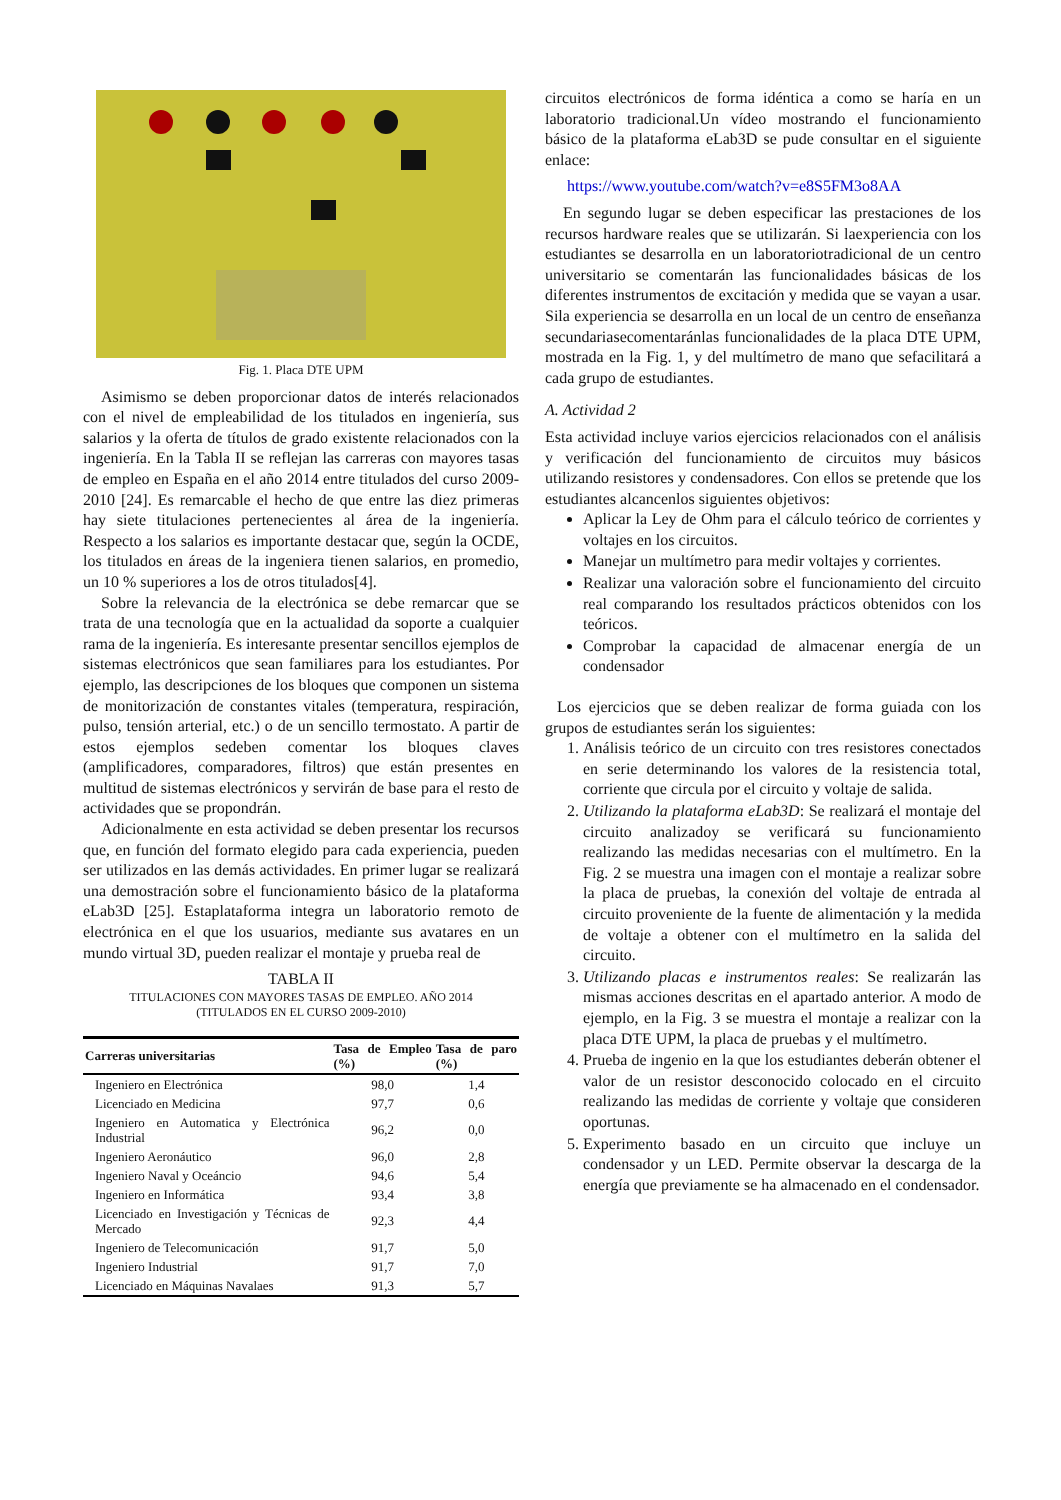Fig. 1. Placa DTE UPM
Asimismo se deben proporcionar datos de interés relacionados con el nivel de empleabilidad de los titulados en ingeniería, sus salarios y la oferta de títulos de grado existente relacionados con la ingeniería. En la Tabla II se reflejan las carreras con mayores tasas de empleo en España en el año 2014 entre titulados del curso 2009-2010 [24]. Es remarcable el hecho de que entre las diez primeras hay siete titulaciones pertenecientes al área de la ingeniería. Respecto a los salarios es importante destacar que, según la OCDE, los titulados en áreas de la ingeniera tienen salarios, en promedio, un 10 % superiores a los de otros titulados[4].
Sobre la relevancia de la electrónica se debe remarcar que se trata de una tecnología que en la actualidad da soporte a cualquier rama de la ingeniería. Es interesante presentar sencillos ejemplos de sistemas electrónicos que sean familiares para los estudiantes. Por ejemplo, las descripciones de los bloques que componen un sistema de monitorización de constantes vitales (temperatura, respiración, pulso, tensión arterial, etc.) o de un sencillo termostato. A partir de estos ejemplos sedeben comentar los bloques claves (amplificadores, comparadores, filtros) que están presentes en multitud de sistemas electrónicos y servirán de base para el resto de actividades que se propondrán.
Adicionalmente en esta actividad se deben presentar los recursos que, en función del formato elegido para cada experiencia, pueden ser utilizados en las demás actividades. En primer lugar se realizará una demostración sobre el funcionamiento básico de la plataforma eLab3D [25]. Estaplataforma integra un laboratorio remoto de electrónica en el que los usuarios, mediante sus avatares en un mundo virtual 3D, pueden realizar el montaje y prueba real de
TABLA II
TITULACIONES CON MAYORES TASAS DE EMPLEO. AÑO 2014
(TITULADOS EN EL CURSO 2009-2010)
| Carreras universitarias | Tasa de Empleo (%) | Tasa de paro (%) |
| --- | --- | --- |
| Ingeniero en Electrónica | 98,0 | 1,4 |
| Licenciado en Medicina | 97,7 | 0,6 |
| Ingeniero en Automatica y Electrónica Industrial | 96,2 | 0,0 |
| Ingeniero Aeronáutico | 96,0 | 2,8 |
| Ingeniero Naval y Oceáncio | 94,6 | 5,4 |
| Ingeniero en Informática | 93,4 | 3,8 |
| Licenciado en Investigación y Técnicas de Mercado | 92,3 | 4,4 |
| Ingeniero de Telecomunicación | 91,7 | 5,0 |
| Ingeniero Industrial | 91,7 | 7,0 |
| Licenciado en Máquinas Navalaes | 91,3 | 5,7 |
circuitos electrónicos de forma idéntica a como se haría en un laboratorio tradicional.Un vídeo mostrando el funcionamiento básico de la plataforma eLab3D se pude consultar en el siguiente enlace:
https://www.youtube.com/watch?v=e8S5FM3o8AA
En segundo lugar se deben especificar las prestaciones de los recursos hardware reales que se utilizarán. Si laexperiencia con los estudiantes se desarrolla en un laboratoriotradicional de un centro universitario se comentarán las funcionalidades básicas de los diferentes instrumentos de excitación y medida que se vayan a usar. Sila experiencia se desarrolla en un local de un centro de enseñanza secundariasecomentaránlas funcionalidades de la placa DTE UPM, mostrada en la Fig. 1, y del multímetro de mano que sefacilitará a cada grupo de estudiantes.
A. Actividad 2
Esta actividad incluye varios ejercicios relacionados con el análisis y verificación del funcionamiento de circuitos muy básicos utilizando resistores y condensadores. Con ellos se pretende que los estudiantes alcancenlos siguientes objetivos:
Aplicar la Ley de Ohm para el cálculo teórico de corrientes y voltajes en los circuitos.
Manejar un multímetro para medir voltajes y corrientes.
Realizar una valoración sobre el funcionamiento del circuito real comparando los resultados prácticos obtenidos con los teóricos.
Comprobar la capacidad de almacenar energía de un condensador
Los ejercicios que se deben realizar de forma guiada con los grupos de estudiantes serán los siguientes:
1. Análisis teórico de un circuito con tres resistores conectados en serie determinando los valores de la resistencia total, corriente que circula por el circuito y voltaje de salida.
2. Utilizando la plataforma eLab3D: Se realizará el montaje del circuito analizadoy se verificará su funcionamiento realizando las medidas necesarias con el multímetro. En la Fig. 2 se muestra una imagen con el montaje a realizar sobre la placa de pruebas, la conexión del voltaje de entrada al circuito proveniente de la fuente de alimentación y la medida de voltaje a obtener con el multímetro en la salida del circuito.
3. Utilizando placas e instrumentos reales: Se realizarán las mismas acciones descritas en el apartado anterior. A modo de ejemplo, en la Fig. 3 se muestra el montaje a realizar con la placa DTE UPM, la placa de pruebas y el multímetro.
4. Prueba de ingenio en la que los estudiantes deberán obtener el valor de un resistor desconocido colocado en el circuito realizando las medidas de corriente y voltaje que consideren oportunas.
5. Experimento basado en un circuito que incluye un condensador y un LED. Permite observar la descarga de la energía que previamente se ha almacenado en el condensador.